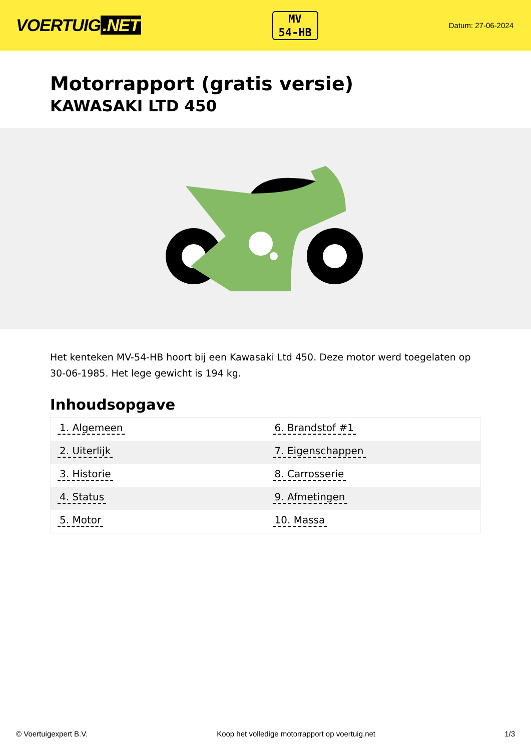VOERTUIG.NET
MV
54-HB
Datum: 27-06-2024
Motorrapport (gratis versie)
KAWASAKI LTD 450
Het kenteken MV-54-HB hoort bij een Kawasaki Ltd 450. Deze motor werd toegelaten op 30-06-1985. Het lege gewicht is 194 kg.
Inhoudsopgave
| 1. Algemeen | 6. Brandstof #1 |
| 2. Uiterlijk | 7. Eigenschappen |
| 3. Historie | 8. Carrosserie |
| 4. Status | 9. Afmetingen |
| 5. Motor | 10. Massa |
© Voertuigexpert B.V. Koop het volledige motorrapport op voertuig.net 1/3